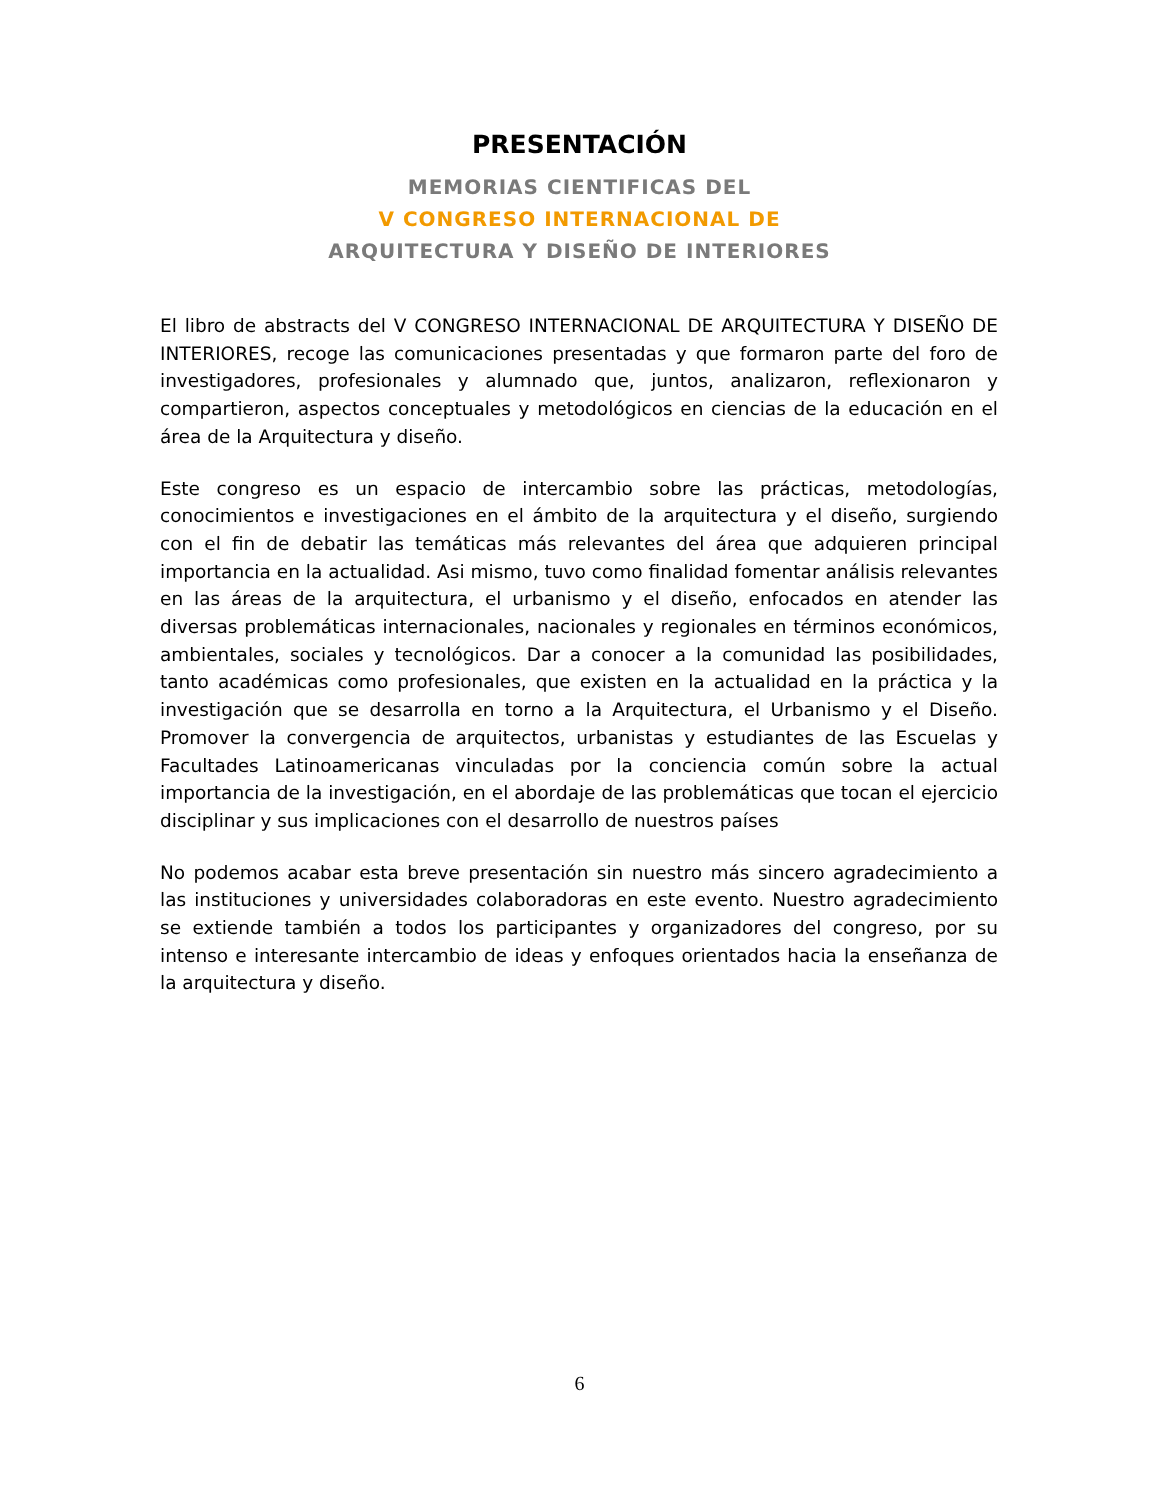PRESENTACIÓN
MEMORIAS CIENTIFICAS DEL
V CONGRESO INTERNACIONAL DE
ARQUITECTURA Y DISEÑO DE INTERIORES
El libro de abstracts del V CONGRESO INTERNACIONAL DE ARQUITECTURA Y DISEÑO DE INTERIORES, recoge las comunicaciones presentadas y que formaron parte del foro de investigadores, profesionales y alumnado que, juntos, analizaron, reflexionaron y compartieron, aspectos conceptuales y metodológicos en ciencias de la educación en el área de la Arquitectura y diseño.
Este congreso es un espacio de intercambio sobre las prácticas, metodologías, conocimientos e investigaciones en el ámbito de la arquitectura y el diseño, surgiendo con el fin de debatir las temáticas más relevantes del área que adquieren principal importancia en la actualidad. Asi mismo, tuvo como finalidad fomentar análisis relevantes en las áreas de la arquitectura, el urbanismo y el diseño, enfocados en atender las diversas problemáticas internacionales, nacionales y regionales en términos económicos, ambientales, sociales y tecnológicos. Dar a conocer a la comunidad las posibilidades, tanto académicas como profesionales, que existen en la actualidad en la práctica y la investigación que se desarrolla en torno a la Arquitectura, el Urbanismo y el Diseño. Promover la convergencia de arquitectos, urbanistas y estudiantes de las Escuelas y Facultades Latinoamericanas vinculadas por la conciencia común sobre la actual importancia de la investigación, en el abordaje de las problemáticas que tocan el ejercicio disciplinar y sus implicaciones con el desarrollo de nuestros países
No podemos acabar esta breve presentación sin nuestro más sincero agradecimiento a las instituciones y universidades colaboradoras en este evento. Nuestro agradecimiento se extiende también a todos los participantes y organizadores del congreso, por su intenso e interesante intercambio de ideas y enfoques orientados hacia la enseñanza de la arquitectura y diseño.
6